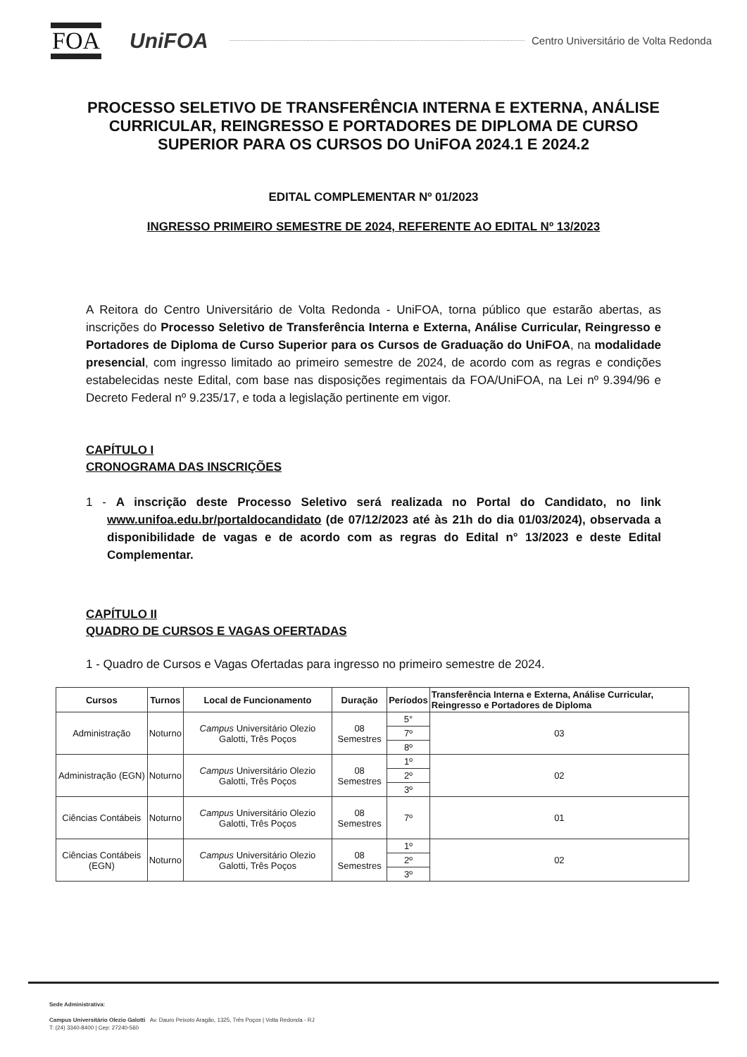FOA UniFOA Centro Universitário de Volta Redonda
PROCESSO SELETIVO DE TRANSFERÊNCIA INTERNA E EXTERNA, ANÁLISE CURRICULAR, REINGRESSO E PORTADORES DE DIPLOMA DE CURSO SUPERIOR PARA OS CURSOS DO UniFOA 2024.1 E 2024.2
EDITAL COMPLEMENTAR Nº 01/2023
INGRESSO PRIMEIRO SEMESTRE DE 2024, REFERENTE AO EDITAL Nº 13/2023
A Reitora do Centro Universitário de Volta Redonda - UniFOA, torna público que estarão abertas, as inscrições do Processo Seletivo de Transferência Interna e Externa, Análise Curricular, Reingresso e Portadores de Diploma de Curso Superior para os Cursos de Graduação do UniFOA, na modalidade presencial, com ingresso limitado ao primeiro semestre de 2024, de acordo com as regras e condições estabelecidas neste Edital, com base nas disposições regimentais da FOA/UniFOA, na Lei nº 9.394/96 e Decreto Federal nº 9.235/17, e toda a legislação pertinente em vigor.
CAPÍTULO I
CRONOGRAMA DAS INSCRIÇÕES
1 - A inscrição deste Processo Seletivo será realizada no Portal do Candidato, no link www.unifoa.edu.br/portaldocandidato (de 07/12/2023 até às 21h do dia 01/03/2024), observada a disponibilidade de vagas e de acordo com as regras do Edital n° 13/2023 e deste Edital Complementar.
CAPÍTULO II
QUADRO DE CURSOS E VAGAS OFERTADAS
1 - Quadro de Cursos e Vagas Ofertadas para ingresso no primeiro semestre de 2024.
| Cursos | Turnos | Local de Funcionamento | Duração | Períodos | Transferência Interna e Externa, Análise Curricular, Reingresso e Portadores de Diploma |
| --- | --- | --- | --- | --- | --- |
| Administração | Noturno | Campus Universitário Olezio Galotti, Três Poços | 08 Semestres | 5° | 03 |
| | | | | 7º | |
| | | | | 8º | |
| Administração (EGN) | Noturno | Campus Universitário Olezio Galotti, Três Poços | 08 Semestres | 1º | 02 |
| | | | | 2º | |
| | | | | 3º | |
| Ciências Contábeis | Noturno | Campus Universitário Olezio Galotti, Três Poços | 08 Semestres | 7º | 01 |
| Ciências Contábeis (EGN) | Noturno | Campus Universitário Olezio Galotti, Três Poços | 08 Semestres | 1º | 02 |
| | | | | 2º | |
| | | | | 3º | |
Sede Administrativa:
Campus Universitário Olezio Galotti Av. Dauro Peixoto Aragão, 1325, Três Poços | Volta Redonda - RJ
T: (24) 3340-8400 | Cep: 27240-560